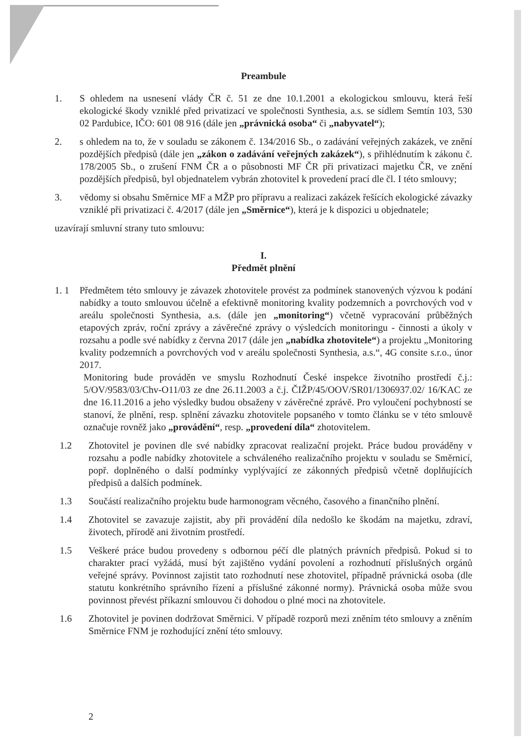Preambule
1. S ohledem na usnesení vlády ČR č. 51 ze dne 10.1.2001 a ekologickou smlouvu, která řeší ekologické škody vzniklé před privatizací ve společnosti Synthesia, a.s. se sídlem Semtín 103, 530 02 Pardubice, IČO: 601 08 916 (dále jen „právnická osoba“ či „nabyvatel“);
2. s ohledem na to, že v souladu se zákonem č. 134/2016 Sb., o zadávání veřejných zakázek, ve znění pozdějších předpisů (dále jen „zákon o zadávání veřejných zakázek“), s přihlédnutím k zákonu č. 178/2005 Sb., o zrušení FNM ČR a o působnosti MF ČR při privatizaci majetku ČR, ve znění pozdějších předpisů, byl objednatelem vybrán zhotovitel k provedení prací dle čl. I této smlouvy;
3. vědomy si obsahu Směrnice MF a MŽP pro přípravu a realizaci zakázek řešících ekologické závazky vzniklé při privatizaci č. 4/2017 (dále jen „Směrnice“), která je k dispozici u objednatele;
uzavírají smluvní strany tuto smlouvu:
I.
Předmět plnění
1. 1 Předmětem této smlouvy je závazek zhotovitele provést za podmínek stanovených výzvou k podání nabídky a touto smlouvou účelně a efektivně monitoring kvality podzemních a povrchových vod v areálu společnosti Synthesia, a.s. (dále jen „monitoring“) včetně vypracování průběžných etapových zpráv, roční zprávy a závěrečné zprávy o výsledcích monitoringu - činnosti a úkoly v rozsahu a podle své nabídky z června 2017 (dále jen „nabídka zhotovitele“) a projektu „Monitoring kvality podzemních a povrchových vod v areálu společnosti Synthesia, a.s.“, 4G consite s.r.o., únor 2017.
Monitoring bude prováděn ve smyslu Rozhodnutí České inspekce životního prostředí č.j.: 5/OV/9583/03/Chv-O11/03 ze dne 26.11.2003 a č.j. ČIŽP/45/OOV/SR01/1306937.02/ 16/KAC ze dne 16.11.2016 a jeho výsledky budou obsaženy v závěrečné zprávě. Pro vyloučení pochybností se stanoví, že plnění, resp. splnění závazku zhotovitele popsaného v tomto článku se v této smlouvě označuje rovněž jako „provádění“, resp. „provedení díla“ zhotovitelem.
1.2 Zhotovitel je povinen dle své nabídky zpracovat realizační projekt. Práce budou prováděny v rozsahu a podle nabídky zhotovitele a schváleného realizačního projektu v souladu se Směrnicí, popř. doplněného o další podmínky vyplývající ze zákonných předpisů včetně doplňujících předpisů a dalších podmínek.
1.3 Součástí realizačního projektu bude harmonogram věcného, časového a finančního plnění.
1.4 Zhotovitel se zavazuje zajistit, aby při provádění díla nedošlo ke škodám na majetku, zdraví, životech, přírodě ani životním prostředí.
1.5 Veškeré práce budou provedeny s odbornou péčí dle platných právních předpisů. Pokud si to charakter prací vyžádá, musí být zajištěno vydání povolení a rozhodnutí příslušných orgánů veřejné správy. Povinnost zajistit tato rozhodnutí nese zhotovitel, případně právnická osoba (dle statutu konkrétního správního řízení a příslušné zákonné normy). Právnická osoba může svou povinnost převést příkazní smlouvou či dohodou o plné moci na zhotovitele.
1.6 Zhotovitel je povinen dodržovat Směrnici. V případě rozporů mezi zněním této smlouvy a zněním Směrnice FNM je rozhodující znění této smlouvy.
2